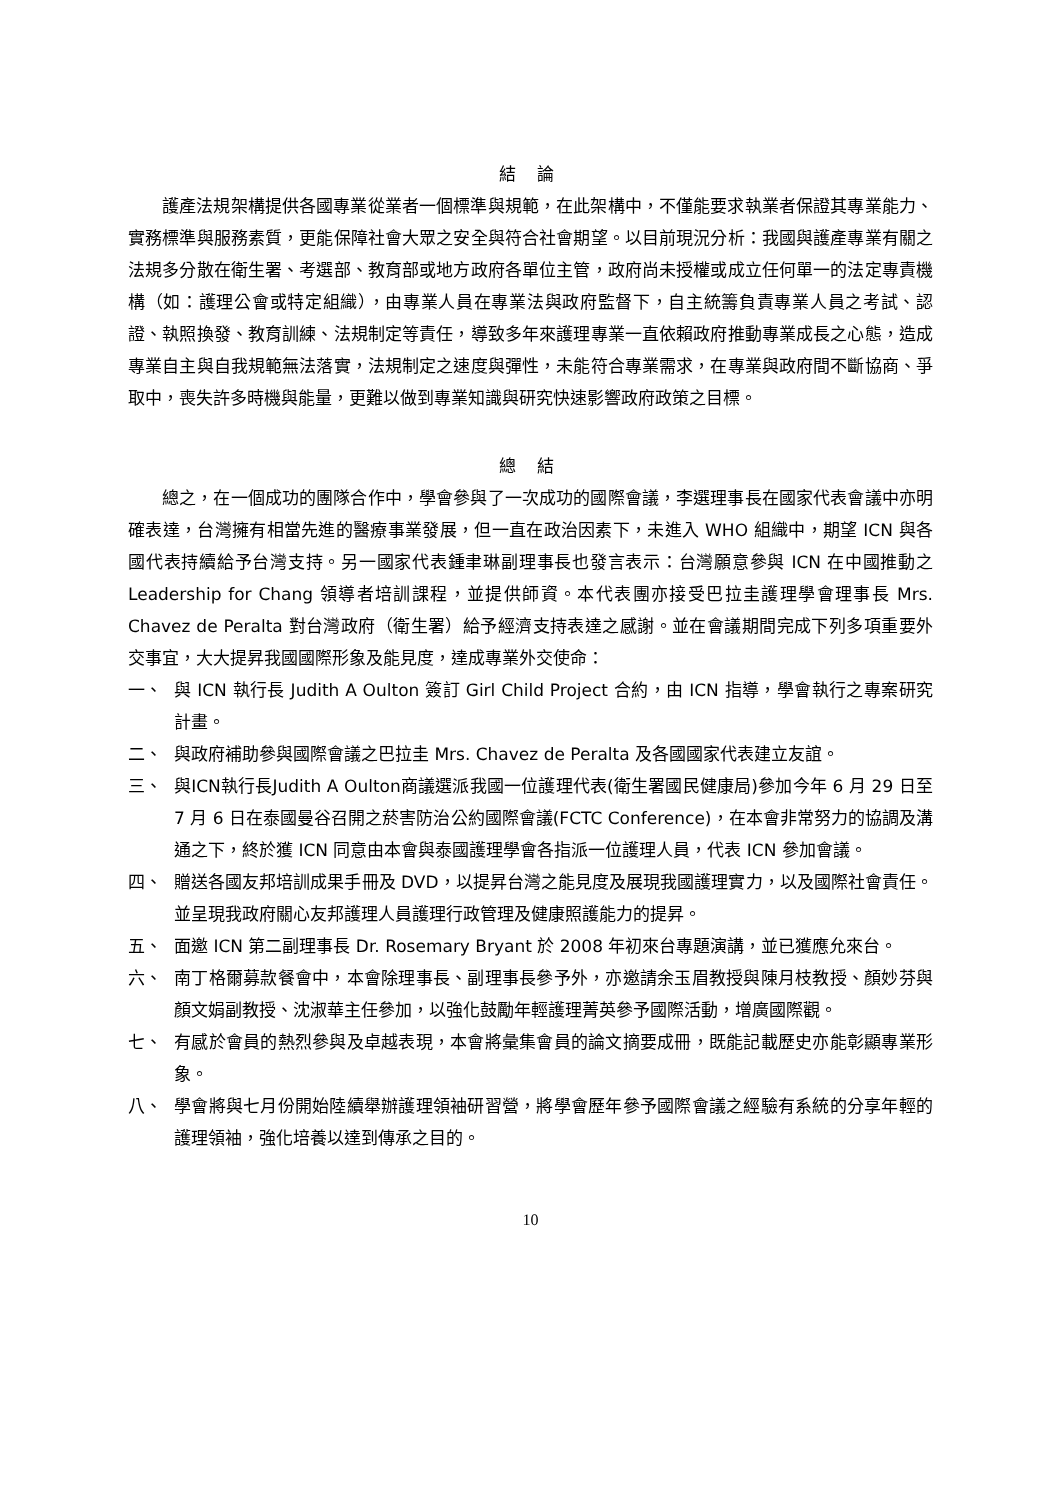結 論
護產法規架構提供各國專業從業者一個標準與規範，在此架構中，不僅能要求執業者保證其專業能力、實務標準與服務素質，更能保障社會大眾之安全與符合社會期望。以目前現況分析：我國與護產專業有關之法規多分散在衛生署、考選部、教育部或地方政府各單位主管，政府尚未授權或成立任何單一的法定專責機構（如：護理公會或特定組織），由專業人員在專業法與政府監督下，自主統籌負責專業人員之考試、認證、執照換發、教育訓練、法規制定等責任，導致多年來護理專業一直依賴政府推動專業成長之心態，造成專業自主與自我規範無法落實，法規制定之速度與彈性，未能符合專業需求，在專業與政府間不斷協商、爭取中，喪失許多時機與能量，更難以做到專業知識與研究快速影響政府政策之目標。
總 結
總之，在一個成功的團隊合作中，學會參與了一次成功的國際會議，李選理事長在國家代表會議中亦明確表達，台灣擁有相當先進的醫療事業發展，但一直在政治因素下，未進入 WHO 組織中，期望 ICN 與各國代表持續給予台灣支持。另一國家代表鍾聿琳副理事長也發言表示：台灣願意參與 ICN 在中國推動之 Leadership for Chang 領導者培訓課程，並提供師資。本代表團亦接受巴拉圭護理學會理事長 Mrs. Chavez de Peralta 對台灣政府（衛生署）給予經濟支持表達之感謝。並在會議期間完成下列多項重要外交事宜，大大提昇我國國際形象及能見度，達成專業外交使命：
一、 與 ICN 執行長 Judith A Oulton 簽訂 Girl Child Project 合約，由 ICN 指導，學會執行之專案研究計畫。
二、 與政府補助參與國際會議之巴拉圭 Mrs. Chavez de Peralta 及各國國家代表建立友誼。
三、 與ICN執行長Judith A Oulton商議選派我國一位護理代表(衛生署國民健康局)參加今年 6 月 29 日至 7 月 6 日在泰國曼谷召開之菸害防治公約國際會議(FCTC Conference)，在本會非常努力的協調及溝通之下，終於獲 ICN 同意由本會與泰國護理學會各指派一位護理人員，代表 ICN 參加會議。
四、 贈送各國友邦培訓成果手冊及 DVD，以提昇台灣之能見度及展現我國護理實力，以及國際社會責任。並呈現我政府關心友邦護理人員護理行政管理及健康照護能力的提昇。
五、 面邀 ICN 第二副理事長 Dr. Rosemary Bryant 於 2008 年初來台專題演講，並已獲應允來台。
六、 南丁格爾募款餐會中，本會除理事長、副理事長參予外，亦邀請余玉眉教授與陳月枝教授、顏妙芬與顏文娟副教授、沈淑華主任參加，以強化鼓勵年輕護理菁英參予國際活動，增廣國際觀。
七、 有感於會員的熱烈參與及卓越表現，本會將彙集會員的論文摘要成冊，既能記載歷史亦能彰顯專業形象。
八、 學會將與七月份開始陸續舉辦護理領袖研習營，將學會歷年參予國際會議之經驗有系統的分享年輕的護理領袖，強化培養以達到傳承之目的。
10